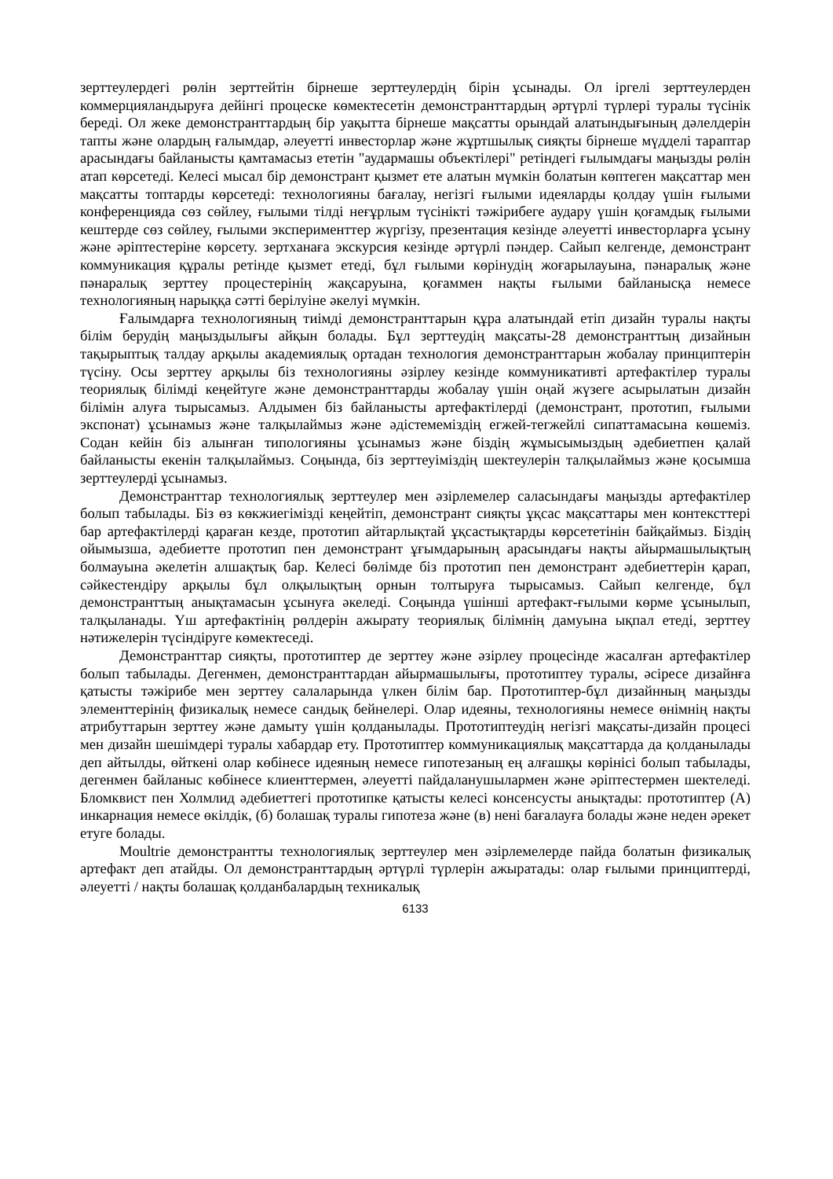зерттеулердегі рөлін зерттейтін бірнеше зерттеулердің бірін ұсынады. Ол іргелі зерттеулерден коммерцияландыруға дейінгі процеске көмектесетін демонстранттардың әртүрлі түрлері туралы түсінік береді. Ол жеке демонстранттардың бір уақытта бірнеше мақсатты орындай алатындығының дәлелдерін тапты және олардың ғалымдар, әлеуетті инвесторлар және жұртшылық сияқты бірнеше мүдделі тараптар арасындағы байланысты қамтамасыз ететін "аудармашы объектілері" ретіндегі ғылымдағы маңызды рөлін атап көрсетеді. Келесі мысал бір демонстрант қызмет ете алатын мүмкін болатын көптеген мақсаттар мен мақсатты топтарды көрсетеді: технологияны бағалау, негізгі ғылыми идеяларды қолдау үшін ғылыми конференцияда сөз сөйлеу, ғылыми тілді неғұрлым түсінікті тәжірибеге аудару үшін қоғамдық ғылыми кештерде сөз сөйлеу, ғылыми эксперименттер жүргізу, презентация кезінде әлеуетті инвесторларға ұсыну және әріптестеріне көрсету. зертханаға экскурсия кезінде әртүрлі пәндер. Сайып келгенде, демонстрант коммуникация құралы ретінде қызмет етеді, бұл ғылыми көрінудің жоғарылауына, пәнаралық және пәнаралық зерттеу процестерінің жақсаруына, қоғаммен нақты ғылыми байланысқа немесе технологияның нарыққа сәтті берілуіне әкелуі мүмкін.
Ғалымдарға технологияның тиімді демонстранттарын құра алатындай етіп дизайн туралы нақты білім берудің маңыздылығы айқын болады. Бұл зерттеудің мақсаты-28 демонстранттың дизайнын тақырыптық талдау арқылы академиялық ортадан технология демонстранттарын жобалау принциптерін түсіну. Осы зерттеу арқылы біз технологияны әзірлеу кезінде коммуникативті артефактілер туралы теориялық білімді кеңейтуге және демонстранттарды жобалау үшін оңай жүзеге асырылатын дизайн білімін алуға тырысамыз. Алдымен біз байланысты артефактілерді (демонстрант, прототип, ғылыми экспонат) ұсынамыз және талқылаймыз және әдістемеміздің егжей-тегжейлі сипаттамасына көшеміз. Содан кейін біз алынған типологияны ұсынамыз және біздің жұмысымыздың әдебиетпен қалай байланысты екенін талқылаймыз. Соңында, біз зерттеуіміздің шектеулерін талқылаймыз және қосымша зерттеулерді ұсынамыз.
Демонстранттар технологиялық зерттеулер мен әзірлемелер саласындағы маңызды артефактілер болып табылады. Біз өз көкжиегімізді кеңейтіп, демонстрант сияқты ұқсас мақсаттары мен контексттері бар артефактілерді қараған кезде, прототип айтарлықтай ұқсастықтарды көрсететінін байқаймыз. Біздің ойымызша, әдебиетте прототип пен демонстрант ұғымдарының арасындағы нақты айырмашылықтың болмауына әкелетін алшақтық бар. Келесі бөлімде біз прототип пен демонстрант әдебиеттерін қарап, сәйкестендіру арқылы бұл олқылықтың орнын толтыруға тырысамыз. Сайып келгенде, бұл демонстранттың анықтамасын ұсынуға әкеледі. Соңында үшінші артефакт-ғылыми көрме ұсынылып, талқыланады. Үш артефактінің рөлдерін ажырату теориялық білімнің дамуына ықпал етеді, зерттеу нәтижелерін түсіндіруге көмектеседі.
Демонстранттар сияқты, прототиптер де зерттеу және әзірлеу процесінде жасалған артефактілер болып табылады. Дегенмен, демонстранттардан айырмашылығы, прототиптеу туралы, әсіресе дизайнға қатысты тәжірибе мен зерттеу салаларында үлкен білім бар. Прототиптер-бұл дизайнның маңызды элементтерінің физикалық немесе сандық бейнелері. Олар идеяны, технологияны немесе өнімнің нақты атрибуттарын зерттеу және дамыту үшін қолданылады. Прототиптеудің негізгі мақсаты-дизайн процесі мен дизайн шешімдері туралы хабардар ету. Прототиптер коммуникациялық мақсаттарда да қолданылады деп айтылды, өйткені олар көбінесе идеяның немесе гипотезаның ең алғашқы көрінісі болып табылады, дегенмен байланыс көбінесе клиенттермен, әлеуетті пайдаланушылармен және әріптестермен шектеледі. Бломквист пен Холмлид әдебиеттегі прототипке қатысты келесі консенсусты анықтады: прототиптер (А) инкарнация немесе өкілдік, (б) болашақ туралы гипотеза және (в) нені бағалауға болады және неден әрекет етуге болады.
Moultrie демонстрантты технологиялық зерттеулер мен әзірлемелерде пайда болатын физикалық артефакт деп атайды. Ол демонстранттардың әртүрлі түрлерін ажыратады: олар ғылыми принциптерді, әлеуетті / нақты болашақ қолданбалардың техникалық
6133